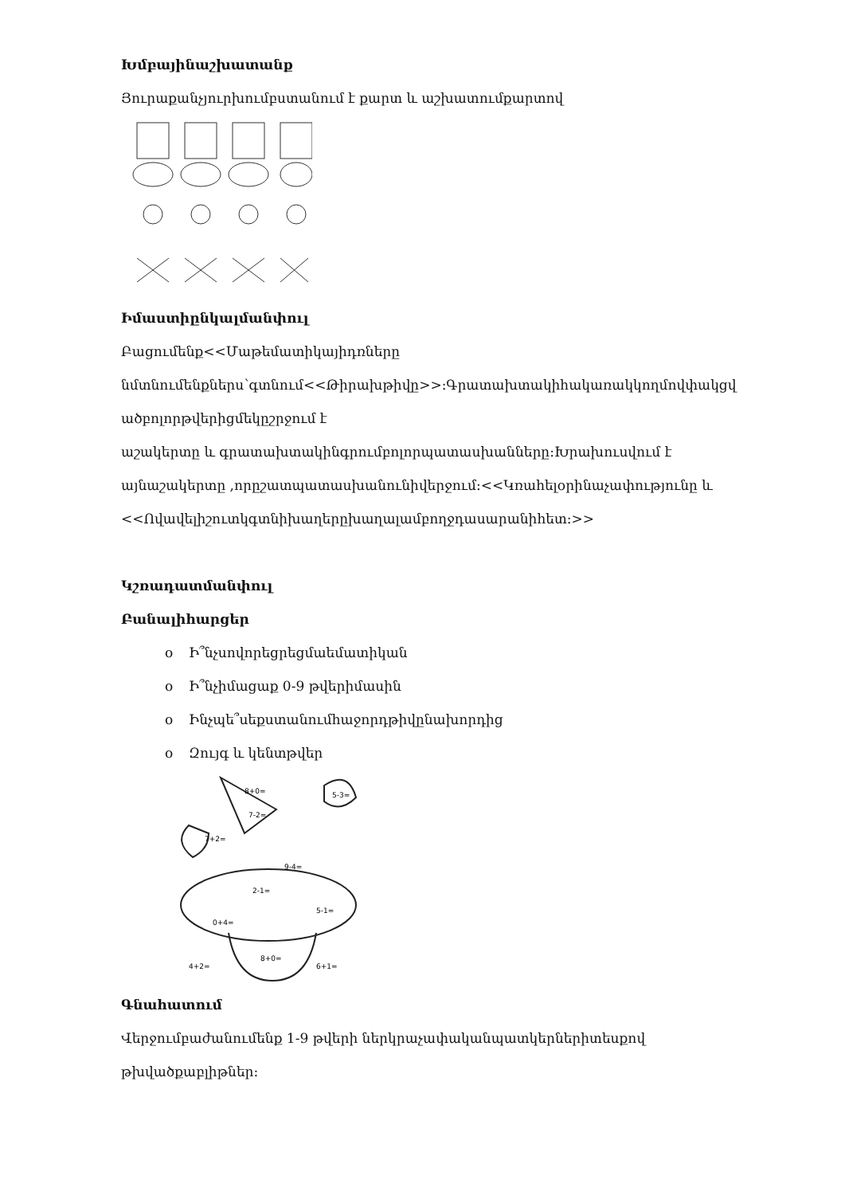Խմբայինաշխատանք
Յուրաքանչյուրխումբստանում է քարտ և աշխատումքարտով
Իմաստիընկալմանփուլ
Բացումենք<<Մաթեմատիկայիդռները
նմտնումենքներս՝գտնում<<Թիրախթիվը>>:Գրատախտակիհակառակկողմովփակցվ
ածբոլորթվերիցմեկըշրջում է
աշակերտը և գրատախտակինգրումբոլորպատասխանները:Խրախուսվում է
այնաշակերտը ,որըշատպատասխանունիվերջում:<<Կռահելօրինաչափությունը և
<<Ովավելիշուտկգտնիխաղերըխաղալամբողջդասարանիհետ:>>
Կշռադատմանփուլ
Բանալիհարցեր
o Ի՞նչսովորեցրեցմաեմատիկան
o Ի՞նչիմացաք 0-9 թվերիմասին
o Ինչպե՞սեքստանումհաջորդթիվընախորդից
o Զույգ և կենտթվեր
8+0=
7-2=
5-3=
7+2=
9-4=
2-1=
5-1=
0+4=
8+0=
4+2=
6+1=
Գնահատում
Վերջումբաժանումենք 1-9 թվերի ներկրաչափականպատկերներիտեսքով
թխվածքաբլիթներ: